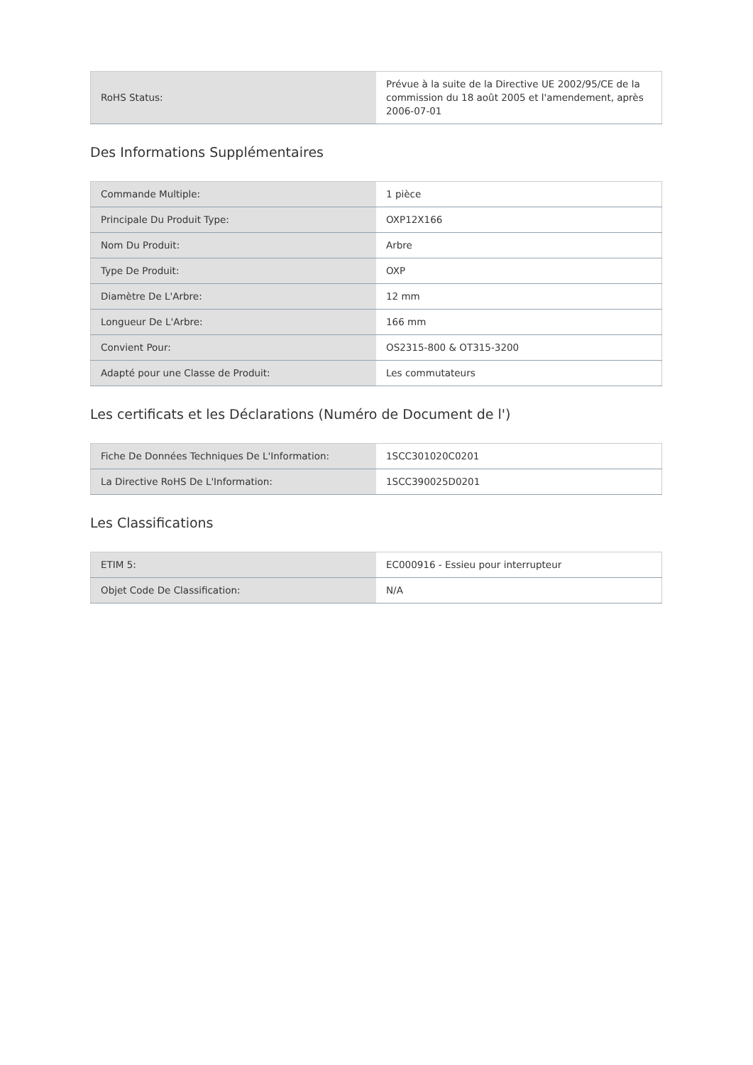| RoHS Status: | Prévue à la suite de la Directive UE 2002/95/CE de la commission du 18 août 2005 et l'amendement, après 2006-07-01 |
Des Informations Supplémentaires
| Commande Multiple: | 1 pièce |
| Principale Du Produit Type: | OXP12X166 |
| Nom Du Produit: | Arbre |
| Type De Produit: | OXP |
| Diamètre De L'Arbre: | 12 mm |
| Longueur De L'Arbre: | 166 mm |
| Convient Pour: | OS2315-800 & OT315-3200 |
| Adapté pour une Classe de Produit: | Les commutateurs |
Les certificats et les Déclarations (Numéro de Document de l')
| Fiche De Données Techniques De L'Information: | 1SCC301020C0201 |
| La Directive RoHS De L'Information: | 1SCC390025D0201 |
Les Classifications
| ETIM 5: | EC000916 - Essieu pour interrupteur |
| Objet Code De Classification: | N/A |